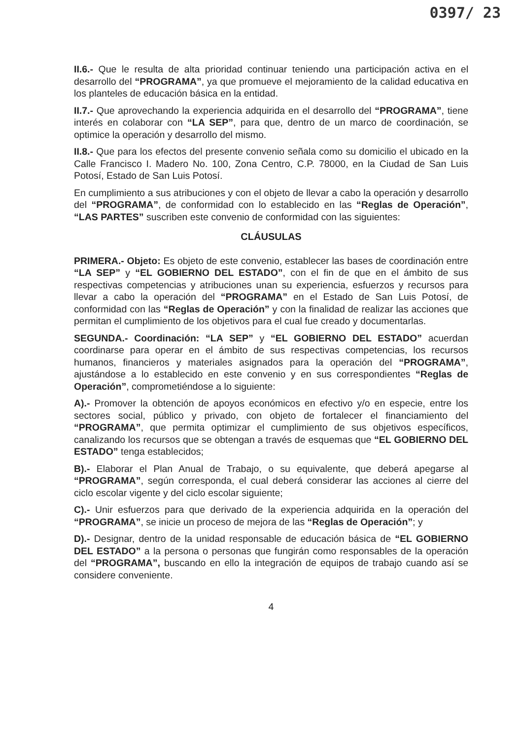0397/ 23
II.6.- Que le resulta de alta prioridad continuar teniendo una participación activa en el desarrollo del “PROGRAMA”, ya que promueve el mejoramiento de la calidad educativa en los planteles de educación básica en la entidad.
II.7.- Que aprovechando la experiencia adquirida en el desarrollo del “PROGRAMA”, tiene interés en colaborar con “LA SEP”, para que, dentro de un marco de coordinación, se optimice la operación y desarrollo del mismo.
II.8.- Que para los efectos del presente convenio señala como su domicilio el ubicado en la Calle Francisco I. Madero No. 100, Zona Centro, C.P. 78000, en la Ciudad de San Luis Potosí, Estado de San Luis Potosí.
En cumplimiento a sus atribuciones y con el objeto de llevar a cabo la operación y desarrollo del “PROGRAMA”, de conformidad con lo establecido en las “Reglas de Operación”, “LAS PARTES” suscriben este convenio de conformidad con las siguientes:
CLÁUSULAS
PRIMERA.- Objeto: Es objeto de este convenio, establecer las bases de coordinación entre “LA SEP” y “EL GOBIERNO DEL ESTADO”, con el fin de que en el ámbito de sus respectivas competencias y atribuciones unan su experiencia, esfuerzos y recursos para llevar a cabo la operación del “PROGRAMA” en el Estado de San Luis Potosí, de conformidad con las “Reglas de Operación” y con la finalidad de realizar las acciones que permitan el cumplimiento de los objetivos para el cual fue creado y documentarlas.
SEGUNDA.- Coordinación: “LA SEP” y “EL GOBIERNO DEL ESTADO” acuerdan coordinarse para operar en el ámbito de sus respectivas competencias, los recursos humanos, financieros y materiales asignados para la operación del “PROGRAMA”, ajustándose a lo establecido en este convenio y en sus correspondientes “Reglas de Operación”, comprometiéndose a lo siguiente:
A).- Promover la obtención de apoyos económicos en efectivo y/o en especie, entre los sectores social, público y privado, con objeto de fortalecer el financiamiento del “PROGRAMA”, que permita optimizar el cumplimiento de sus objetivos específicos, canalizando los recursos que se obtengan a través de esquemas que “EL GOBIERNO DEL ESTADO” tenga establecidos;
B).- Elaborar el Plan Anual de Trabajo, o su equivalente, que deberá apegarse al “PROGRAMA”, según corresponda, el cual deberá considerar las acciones al cierre del ciclo escolar vigente y del ciclo escolar siguiente;
C).- Unir esfuerzos para que derivado de la experiencia adquirida en la operación del “PROGRAMA”, se inicie un proceso de mejora de las “Reglas de Operación”; y
D).- Designar, dentro de la unidad responsable de educación básica de “EL GOBIERNO DEL ESTADO” a la persona o personas que fungirán como responsables de la operación del “PROGRAMA”, buscando en ello la integración de equipos de trabajo cuando así se considere conveniente.
4